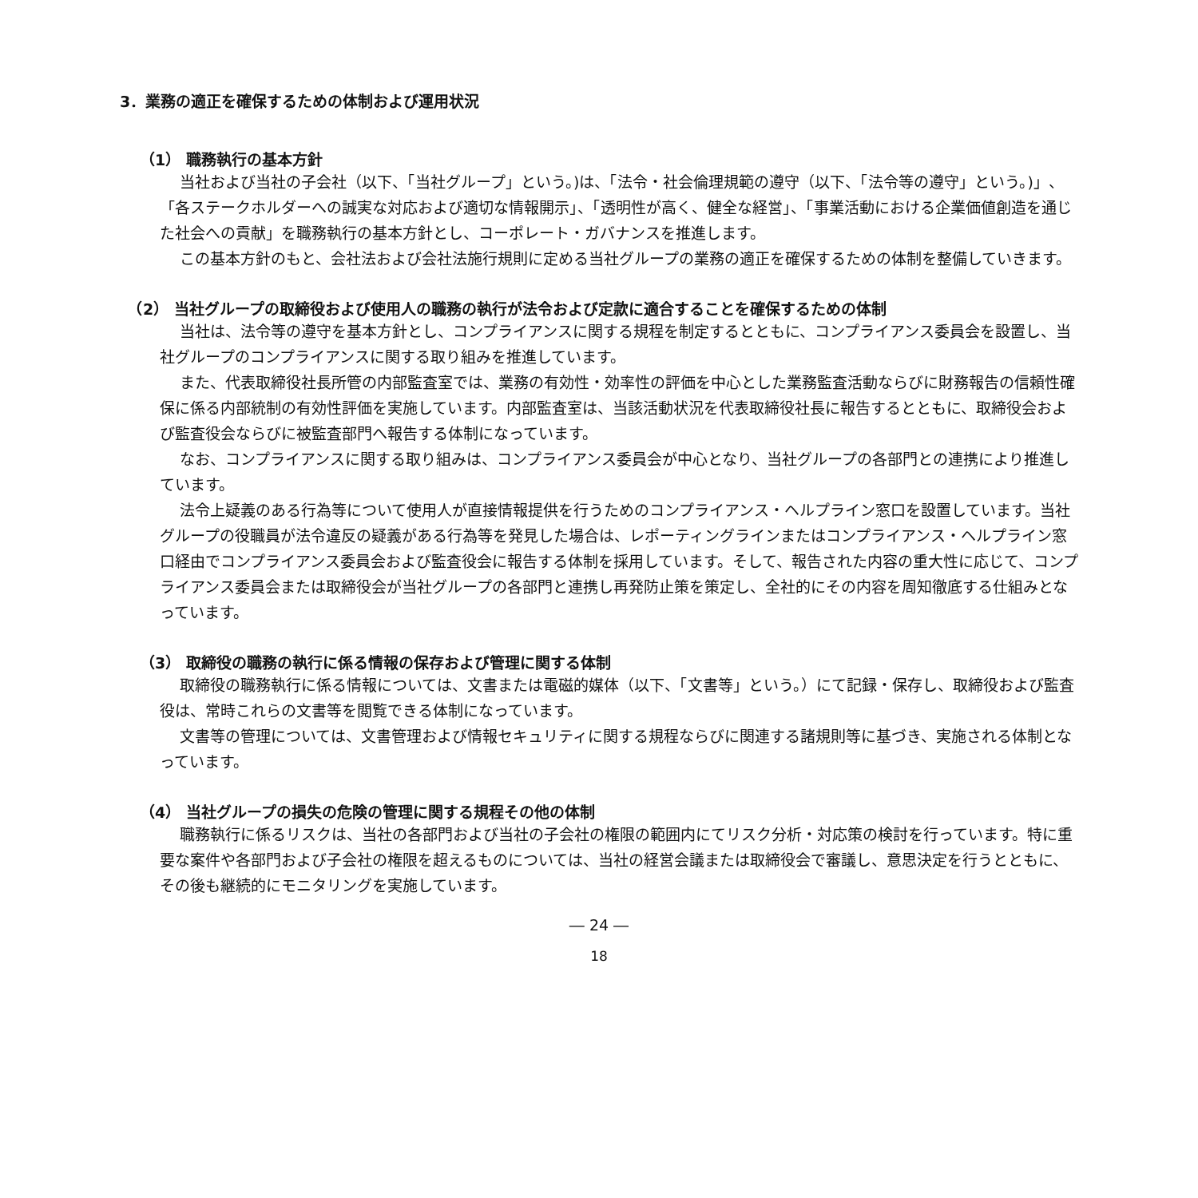3．業務の適正を確保するための体制および運用状況
（1） 職務執行の基本方針
当社および当社の子会社（以下、「当社グループ」という。)は、「法令・社会倫理規範の遵守（以下、「法令等の遵守」という。)」、「各ステークホルダーへの誠実な対応および適切な情報開示」、「透明性が高く、健全な経営」、「事業活動における企業価値創造を通じた社会への貢献」を職務執行の基本方針とし、コーポレート・ガバナンスを推進します。
この基本方針のもと、会社法および会社法施行規則に定める当社グループの業務の適正を確保するための体制を整備していきます。
　（2） 当社グループの取締役および使用人の職務の執行が法令および定款に適合することを確保するための体制
当社は、法令等の遵守を基本方針とし、コンプライアンスに関する規程を制定するとともに、コンプライアンス委員会を設置し、当社グループのコンプライアンスに関する取り組みを推進しています。
また、代表取締役社長所管の内部監査室では、業務の有効性・効率性の評価を中心とした業務監査活動ならびに財務報告の信頼性確保に係る内部統制の有効性評価を実施しています。内部監査室は、当該活動状況を代表取締役社長に報告するとともに、取締役会および監査役会ならびに被監査部門へ報告する体制になっています。
なお、コンプライアンスに関する取り組みは、コンプライアンス委員会が中心となり、当社グループの各部門との連携により推進しています。
法令上疑義のある行為等について使用人が直接情報提供を行うためのコンプライアンス・ヘルプライン窓口を設置しています。当社グループの役職員が法令違反の疑義がある行為等を発見した場合は、レポーティングラインまたはコンプライアンス・ヘルプライン窓口経由でコンプライアンス委員会および監査役会に報告する体制を採用しています。そして、報告された内容の重大性に応じて、コンプライアンス委員会または取締役会が当社グループの各部門と連携し再発防止策を策定し、全社的にその内容を周知徹底する仕組みとなっています。
（3） 取締役の職務の執行に係る情報の保存および管理に関する体制
取締役の職務執行に係る情報については、文書または電磁的媒体（以下、「文書等」という。）にて記録・保存し、取締役および監査役は、常時これらの文書等を閲覧できる体制になっています。
文書等の管理については、文書管理および情報セキュリティに関する規程ならびに関連する諸規則等に基づき、実施される体制となっています。
（4） 当社グループの損失の危険の管理に関する規程その他の体制
職務執行に係るリスクは、当社の各部門および当社の子会社の権限の範囲内にてリスク分析・対応策の検討を行っています。特に重要な案件や各部門および子会社の権限を超えるものについては、当社の経営会議または取締役会で審議し、意思決定を行うとともに、その後も継続的にモニタリングを実施しています。
― 24 ―
18